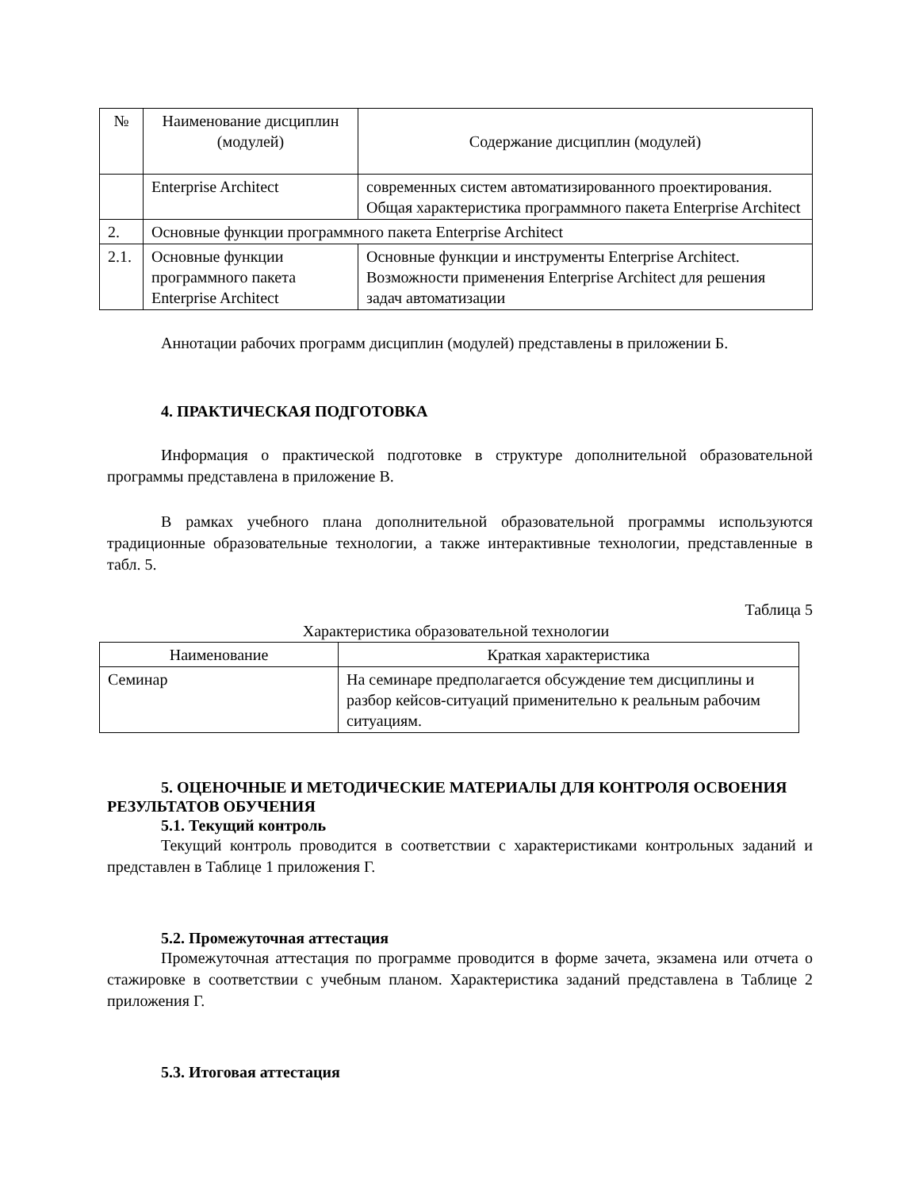| № | Наименование дисциплин (модулей) | Содержание дисциплин (модулей) |
| --- | --- | --- |
| | Enterprise Architect | современных систем автоматизированного проектирования. Общая характеристика программного пакета Enterprise Architect |
| 2. | Основные функции программного пакета Enterprise Architect | |
| 2.1. | Основные функции программного пакета Enterprise Architect | Основные функции и инструменты Enterprise Architect. Возможности применения Enterprise Architect для решения задач автоматизации |
Аннотации рабочих программ дисциплин (модулей) представлены в приложении Б.
4. ПРАКТИЧЕСКАЯ ПОДГОТОВКА
Информация о практической подготовке в структуре дополнительной образовательной программы представлена в приложение В.
В рамках учебного плана дополнительной образовательной программы используются традиционные образовательные технологии, а также интерактивные технологии, представленные в табл. 5.
Таблица 5
Характеристика образовательной технологии
| Наименование | Краткая характеристика |
| --- | --- |
| Семинар | На семинаре предполагается обсуждение тем дисциплины и разбор кейсов-ситуаций применительно к реальным рабочим ситуациям. |
5. ОЦЕНОЧНЫЕ И МЕТОДИЧЕСКИЕ МАТЕРИАЛЫ ДЛЯ КОНТРОЛЯ ОСВОЕНИЯ РЕЗУЛЬТАТОВ ОБУЧЕНИЯ
5.1. Текущий контроль
Текущий контроль проводится в соответствии с характеристиками контрольных заданий и представлен в Таблице 1 приложения Г.
5.2. Промежуточная аттестация
Промежуточная аттестация по программе проводится в форме зачета, экзамена или отчета о стажировке в соответствии с учебным планом. Характеристика заданий представлена в Таблице 2 приложения Г.
5.3. Итоговая аттестация